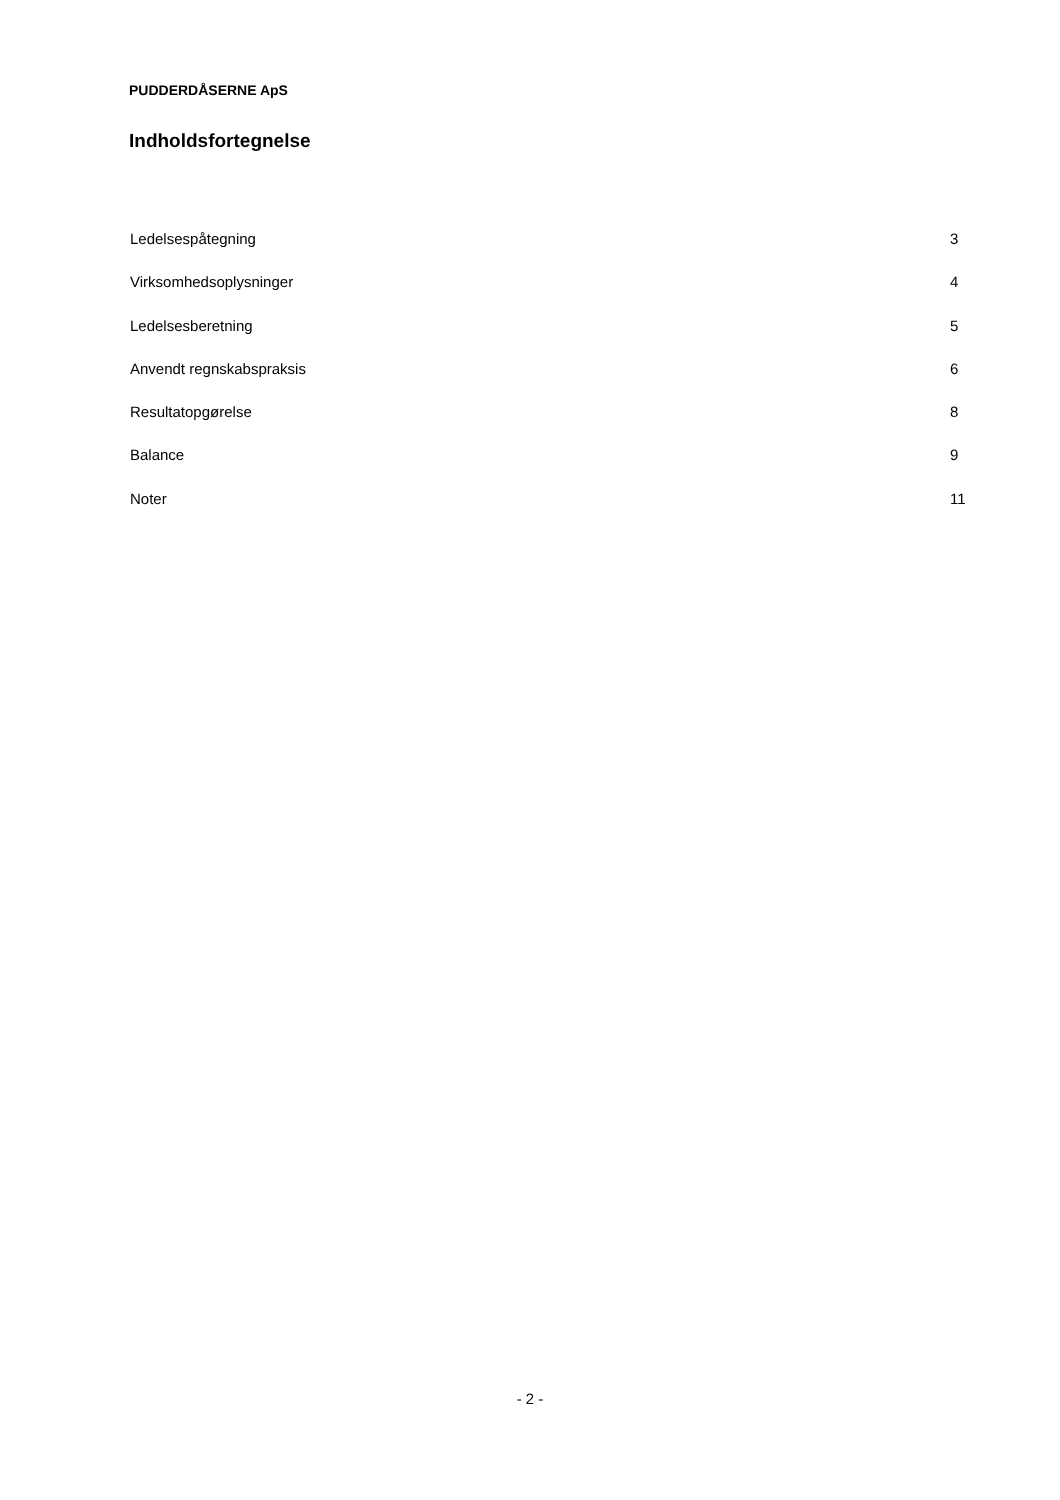PUDDERDÅSERNE ApS
Indholdsfortegnelse
Ledelsespåtegning 3
Virksomhedsoplysninger 4
Ledelsesberetning 5
Anvendt regnskabspraksis 6
Resultatopgørelse 8
Balance 9
Noter 11
- 2 -